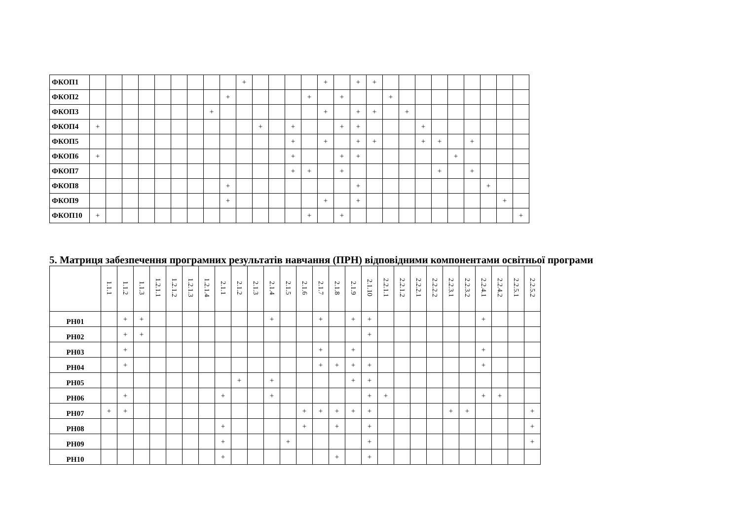| ФКОП1 | | | | | | | | | | + | | | | | + | | + | + | | | | | | | | | |
| ФКОП2 | | | | | | | | | + | | | | | + | | + | | | + | | | | | | | | |
| ФКОП3 | | | | | | | | + | | | | | | | + | | + | + | | + | | | | | | | |
| ФКОП4 | + | | | | | | | | | | + | | + | | | + | + | | | | + | | | | | | |
| ФКОП5 | | | | | | | | | | | | | + | | + | | + | + | | | + | + | | + | | | |
| ФКОП6 | + | | | | | | | | | | | | + | | | + | + | | | | | | + | | | | |
| ФКОП7 | | | | | | | | | | | | | + | + | | + | | | | | | + | | + | | | |
| ФКОП8 | | | | | | | | | + | | | | | | | | + | | | | | | | | + | | |
| ФКОП9 | | | | | | | | | + | | | | | | + | | + | | | | | | | | | + | |
| ФКОП10 | + | | | | | | | | | | | | | + | | + | | | | | | | | | | | + |
5. Матриця забезпечення програмних результатів навчання (ПРН) відповідними компонентами освітньої програми
| | 1.1.1 | 1.1.2 | 1.1.3 | 1.2.1.1 | 1.2.1.2 | 1.2.1.3 | 1.2.1.4 | 2.1.1 | 2.1.2 | 2.1.3 | 2.1.4 | 2.1.5 | 2.1.6 | 2.1.7 | 2.1.8 | 2.1.9 | 2.1.10 | 2.2.1.1 | 2.2.1.2 | 2.2.2.1 | 2.2.2.2 | 2.2.3.1 | 2.2.3.2 | 2.2.4.1 | 2.2.4.2 | 2.2.5.1 | 2.2.5.2 |
| --- | --- | --- | --- | --- | --- | --- | --- | --- | --- | --- | --- | --- | --- | --- | --- | --- | --- | --- | --- | --- | --- | --- | --- | --- | --- | --- | --- |
| РН01 | | + | + | | | | | | | | + | | | + | | + | + | | | | | | | + | | | |
| РН02 | | + | + | | | | | | | | | | | | | | + | | | | | | | | | | |
| РН03 | | + | | | | | | | | | | | | + | | + | | | | | | | | + | | | |
| РН04 | | + | | | | | | | | | | | | + | + | + | + | | | | | | | + | | | |
| РН05 | | | | | | | | | + | | + | | | | | + | + | | | | | | | | | | |
| РН06 | | + | | | | | | + | | | + | | | | | | + | + | | | | | | + | + | | |
| РН07 | + | + | | | | | | | | | | | + | + | + | + | + | | | | | + | + | | | | + |
| РН08 | | | | | | | | + | | | | | + | | + | | + | | | | | | | | | | + |
| РН09 | | | | | | | | + | | | | + | | | | | + | | | | | | | | | | + |
| РН10 | | | | | | | | + | | | | | | | + | | + | | | | | | | | | | |